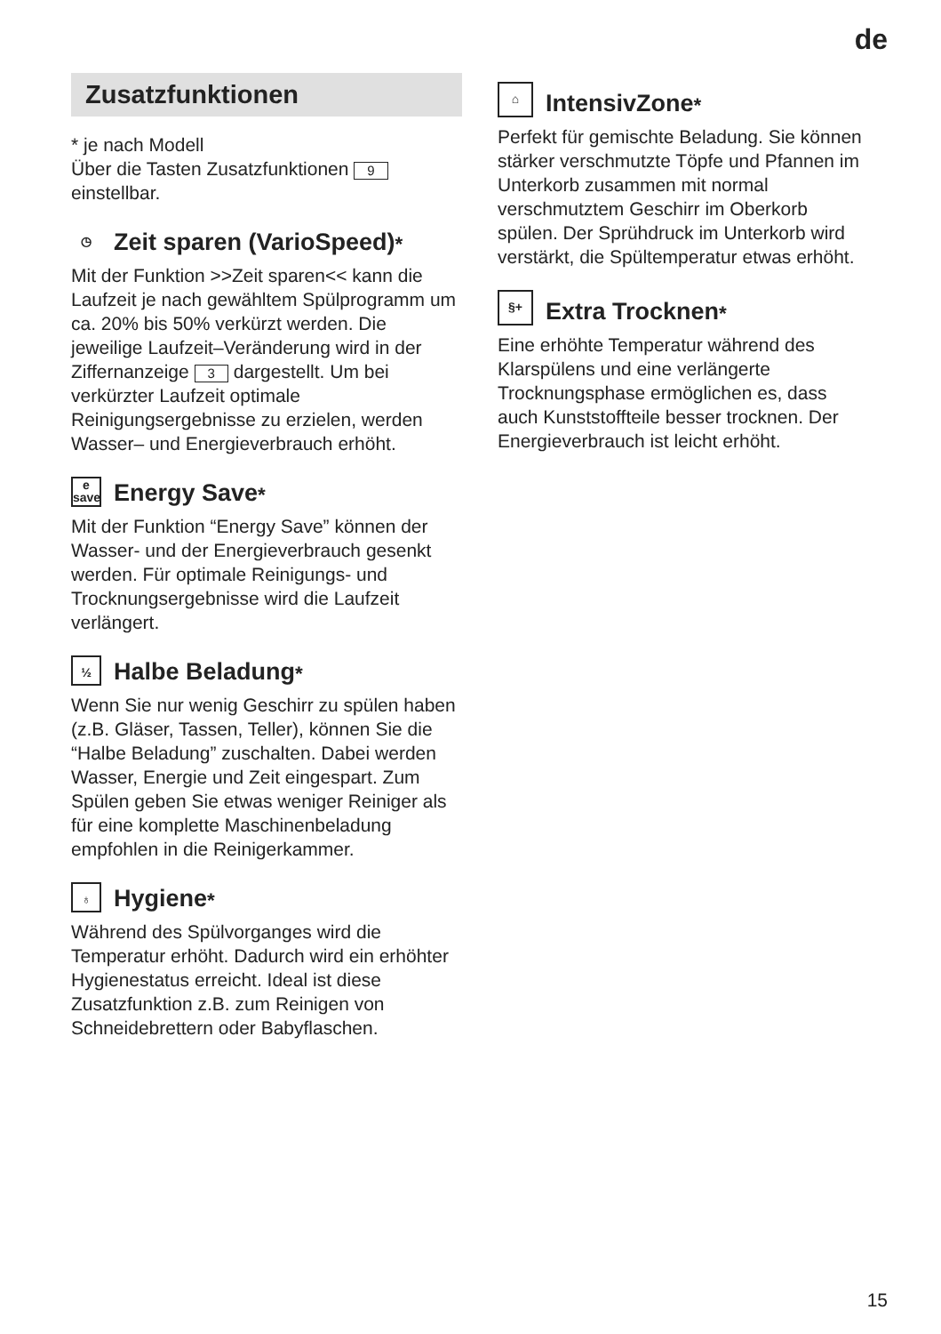de
Zusatzfunktionen
* je nach Modell
Über die Tasten Zusatzfunktionen 9 einstellbar.
◷ Zeit sparen (VarioSpeed) <sup>*</sup>
Mit der Funktion >>Zeit sparen<< kann die Laufzeit je nach gewähltem Spülprogramm um ca. 20% bis 50% verkürzt werden. Die jeweilige Laufzeit–Veränderung wird in der Ziffernanzeige 3 dargestellt. Um bei verkürzter Laufzeit optimale Reinigungsergebnisse zu erzielen, werden Wasser– und Energieverbrauch erhöht.
e
save Energy Save <sup>*</sup>
Mit der Funktion “Energy Save” können der Wasser- und der Energieverbrauch gesenkt werden. Für optimale Reinigungs- und Trocknungsergebnisse wird die Laufzeit verlängert.
½ Halbe Beladung <sup>*</sup>
Wenn Sie nur wenig Geschirr zu spülen haben (z.B. Gläser, Tassen, Teller), können Sie die “Halbe Beladung” zuschalten. Dabei werden Wasser, Energie und Zeit eingespart. Zum Spülen geben Sie etwas weniger Reiniger als für eine komplette Maschinenbeladung empfohlen in die Reinigerkammer.
♁ Hygiene <sup>*</sup>
Während des Spülvorganges wird die Temperatur erhöht. Dadurch wird ein erhöhter Hygienestatus erreicht. Ideal ist diese Zusatzfunktion z.B. zum Reinigen von Schneidebrettern oder Babyflaschen.
⌂ IntensivZone <sup>*</sup>
Perfekt für gemischte Beladung. Sie können stärker verschmutzte Töpfe und Pfannen im Unterkorb zusammen mit normal verschmutztem Geschirr im Oberkorb spülen. Der Sprühdruck im Unterkorb wird verstärkt, die Spültemperatur etwas erhöht.
§+ Extra Trocknen <sup>*</sup>
Eine erhöhte Temperatur während des Klarspülens und eine verlängerte Trocknungsphase ermöglichen es, dass auch Kunststoffteile besser trocknen. Der Energieverbrauch ist leicht erhöht.
15